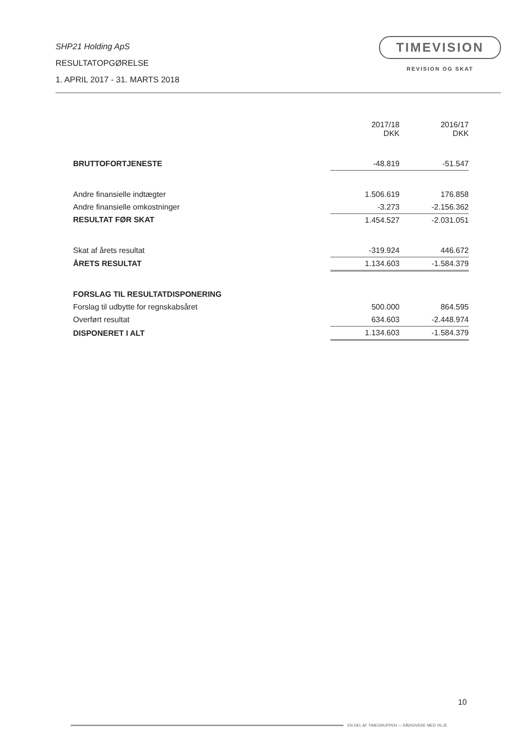SHP21 Holding ApS
RESULTATOPGØRELSE
1. APRIL 2017 - 31. MARTS 2018
TIMEVISION
REVISION OG SKAT
| | 2017/18 DKK | 2016/17 DKK |
| BRUTTOFORTJENESTE | -48.819 | -51.547 |
| Andre finansielle indtægter | 1.506.619 | 176.858 |
| Andre finansielle omkostninger | -3.273 | -2.156.362 |
| RESULTAT FØR SKAT | 1.454.527 | -2.031.051 |
| Skat af årets resultat | -319.924 | 446.672 |
| ÅRETS RESULTAT | 1.134.603 | -1.584.379 |
| FORSLAG TIL RESULTATDISPONERING | | |
| Forslag til udbytte for regnskabsåret | 500.000 | 864.595 |
| Overført resultat | 634.603 | -2.448.974 |
| DISPONERET I ALT | 1.134.603 | -1.584.379 |
10
EN DEL AF TIMEGRUPPEN — RÅDGIVERE MED VILJE